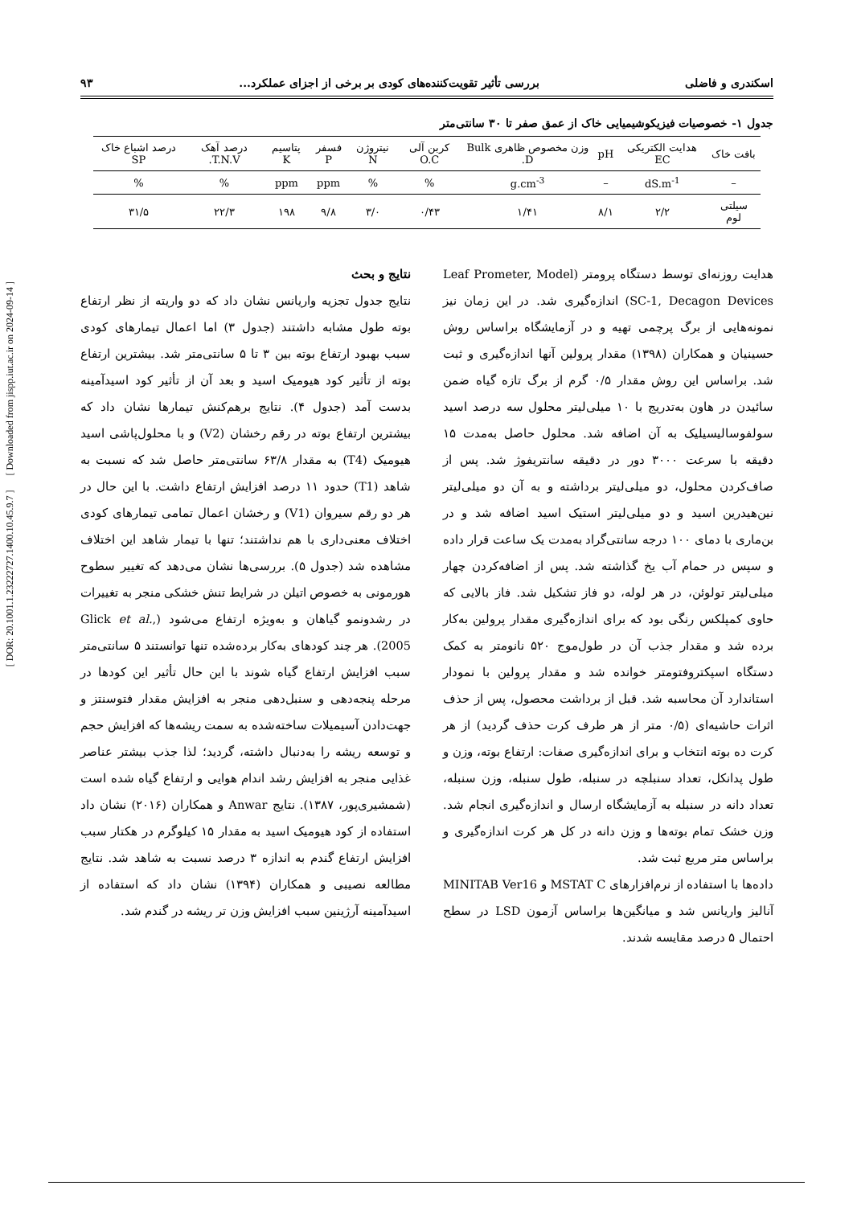[ DOR: 20.1001.1.23222727.1400.10.45.9.7 ] [ Downloaded from jispp.iut.ac.ir on 2024-09-14 ]
اسکندری و فاضلی بررسی تأثیر تقویت‌کننده‌های کودی بر برخی از اجزای عملکرد... ۹۳
جدول ۱- خصوصیات فیزیکوشیمیایی خاک از عمق صفر تا ۳۰ سانتی‌متر
| بافت خاک | هدایت الکتریکی EC | pH | وزن مخصوص ظاهری Bulk D. | کربن آلی O.C | نیتروژن N | فسفر P | پتاسیم K | درصد آهک T.N.V. | درصد اشباع خاک SP |
| --- | --- | --- | --- | --- | --- | --- | --- | --- | --- |
| – | dS.m<sup>-1</sup> | – | g.cm<sup>-3</sup> | % | % | ppm | ppm | % | % |
| سیلتی لوم | ۲/۲ | ۸/۱ | ۱/۴۱ | ۰/۴۳ | ۳/۰ | ۹/۸ | ۱۹۸ | ۲۲/۳ | ۳۱/۵ |
هدایت روزنه‌ای توسط دستگاه پرومتر (Leaf Prometer, Model SC-1, Decagon Devices) اندازه‌گیری شد. در این زمان نیز نمونه‌هایی از برگ پرچمی تهیه و در آزمایشگاه براساس روش حسینیان و همکاران (۱۳۹۸) مقدار پرولین آنها اندازه‌گیری و ثبت شد. براساس این روش مقدار ۰/۵ گرم از برگ تازه گیاه ضمن سائیدن در هاون به‌تدریج با ۱۰ میلی‌لیتر محلول سه درصد اسید سولفوسالیسیلیک به آن اضافه شد. محلول حاصل به‌مدت ۱۵ دقیقه با سرعت ۳۰۰۰ دور در دقیقه سانتریفوژ شد. پس از صاف‌کردن محلول، دو میلی‌لیتر برداشته و به آن دو میلی‌لیتر نین‌هیدرین اسید و دو میلی‌لیتر استیک اسید اضافه شد و در بن‌ماری با دمای ۱۰۰ درجه سانتی‌گراد به‌مدت یک ساعت قرار داده و سپس در حمام آب یخ گذاشته شد. پس از اضافه‌کردن چهار میلی‌لیتر تولوئن، در هر لوله، دو فاز تشکیل شد. فاز بالایی که حاوی کمپلکس رنگی بود که برای اندازه‌گیری مقدار پرولین به‌کار برده شد و مقدار جذب آن در طول‌موج ۵۲۰ نانومتر به کمک دستگاه اسپکتروفتومتر خوانده شد و مقدار پرولین با نمودار استاندارد آن محاسبه شد. قبل از برداشت محصول، پس از حذف اثرات حاشیه‌ای (۰/۵ متر از هر طرف کرت حذف گردید) از هر کرت ده بوته انتخاب و برای اندازه‌گیری صفات: ارتفاع بوته، وزن و طول پدانکل، تعداد سنبلچه در سنبله، طول سنبله، وزن سنبله، تعداد دانه در سنبله به آزمایشگاه ارسال و اندازه‌گیری انجام شد. وزن خشک تمام بوته‌ها و وزن دانه در کل هر کرت اندازه‌گیری و براساس متر مربع ثبت شد.
داده‌ها با استفاده از نرم‌افزارهای MSTAT C و MINITAB Ver16 آنالیز واریانس شد و میانگین‌ها براساس آزمون LSD در سطح احتمال ۵ درصد مقایسه شدند.
نتایج و بحث
نتایج جدول تجزیه واریانس نشان داد که دو واریته از نظر ارتفاع بوته طول مشابه داشتند (جدول ۳) اما اعمال تیمارهای کودی سبب بهبود ارتفاع بوته بین ۳ تا ۵ سانتی‌متر شد. بیشترین ارتفاع بوته از تأثیر کود هیومیک اسید و بعد آن از تأثیر کود اسیدآمینه بدست آمد (جدول ۴). نتایج برهم‌کنش تیمارها نشان داد که بیشترین ارتفاع بوته در رقم رخشان (V2) و با محلول‌پاشی اسید هیومیک (T4) به مقدار ۶۳/۸ سانتی‌متر حاصل شد که نسبت به شاهد (T1) حدود ۱۱ درصد افزایش ارتفاع داشت. با این حال در هر دو رقم سیروان (V1) و رخشان اعمال تمامی تیمارهای کودی اختلاف معنی‌داری با هم نداشتند؛ تنها با تیمار شاهد این اختلاف مشاهده شد (جدول ۵). بررسی‌ها نشان می‌دهد که تغییر سطوح هورمونی به خصوص اتیلن در شرایط تنش خشکی منجر به تغییرات در رشدونمو گیاهان و به‌ویژه ارتفاع می‌شود (Glick et al., 2005). هر چند کودهای به‌کار برده‌شده تنها توانستند ۵ سانتی‌متر سبب افزایش ارتفاع گیاه شوند با این حال تأثیر این کودها در مرحله پنجه‌دهی و سنبل‌دهی منجر به افزایش مقدار فتوسنتز و جهت‌دادن آسیمیلات ساخته‌شده به سمت ریشه‌ها که افزایش حجم و توسعه ریشه را به‌دنبال داشته، گردید؛ لذا جذب بیشتر عناصر غذایی منجر به افزایش رشد اندام هوایی و ارتفاع گیاه شده است (شمشیری‌پور، ۱۳۸۷). نتایج Anwar و همکاران (۲۰۱۶) نشان داد استفاده از کود هیومیک اسید به مقدار ۱۵ کیلوگرم در هکتار سبب افزایش ارتفاع گندم به اندازه ۳ درصد نسبت به شاهد شد. نتایج مطالعه نصیبی و همکاران (۱۳۹۴) نشان داد که استفاده از اسیدآمینه آرژینین سبب افزایش وزن تر ریشه در گندم شد.